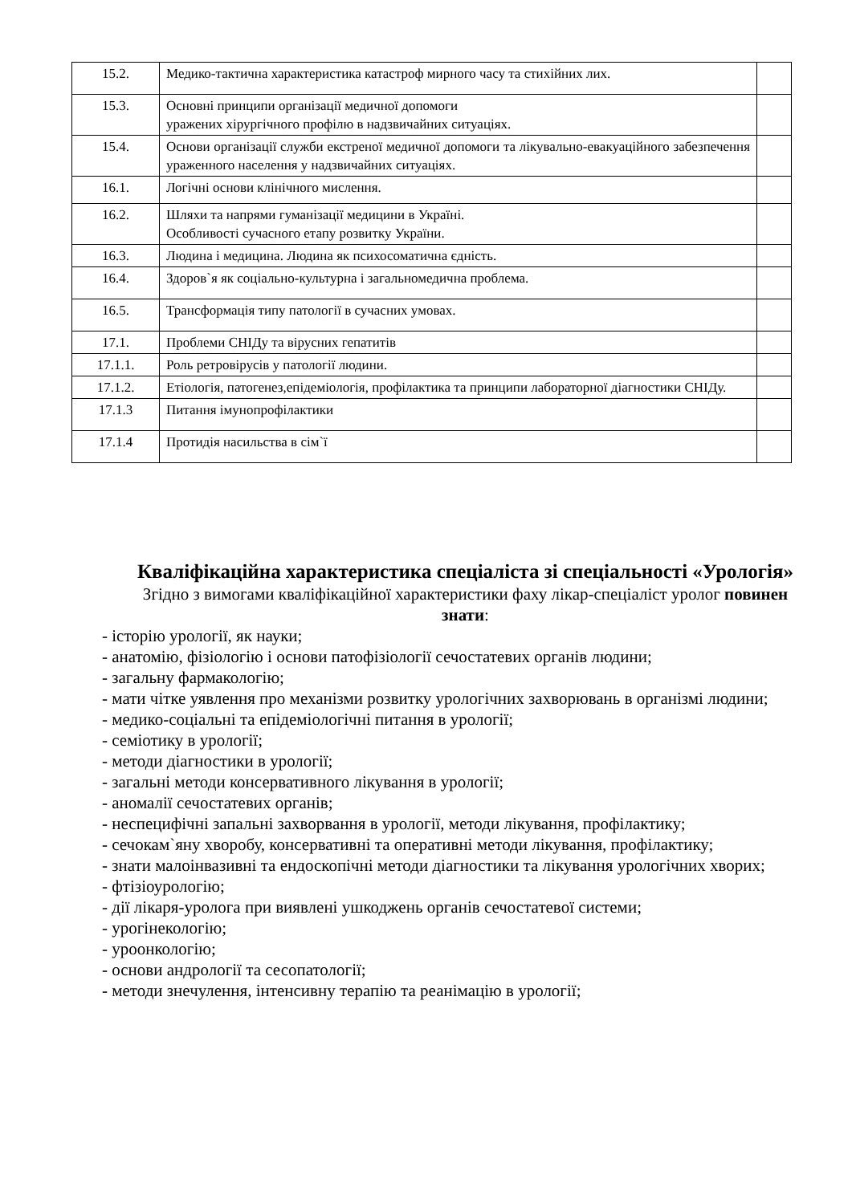| 15.2. | Медико-тактична характеристика катастроф мирного часу та стихійних лих. | |
| 15.3. | Основні принципи організації медичної допомоги уражених хірургічного профілю в надзвичайних ситуаціях. | |
| 15.4. | Основи організації служби екстреної медичної допомоги та лікувально-евакуаційного забезпечення ураженного населення у надзвичайних ситуаціях. | |
| 16.1. | Логічні основи клінічного мислення. | |
| 16.2. | Шляхи та напрями гуманізації медицини в Україні. Особливості сучасного етапу розвитку України. | |
| 16.3. | Людина і медицина. Людина як психосоматична єдність. | |
| 16.4. | Здоров`я як соціально-культурна і загальномедична проблема. | |
| 16.5. | Трансформація типу патології в сучасних умовах. | |
| 17.1. | Проблеми СНІДу та вірусних гепатитів | |
| 17.1.1. | Роль ретровірусів у патології людини. | |
| 17.1.2. | Етіологія, патогенез,епідеміологія, профілактика та принципи лабораторної діагностики СНІДу. | |
| 17.1.3 | Питання імунопрофілактики | |
| 17.1.4 | Протидія насильства в сім`ї | |
Кваліфікаційна характеристика спеціаліста зі спеціальності «Урологія»
Згідно з вимогами кваліфікаційної характеристики фаху лікар-спеціаліст уролог повинен знати:
- історію урології, як науки;
- анатомію, фізіологію і основи патофізіології сечостатевих органів людини;
- загальну фармакологію;
- мати чітке уявлення про механізми розвитку урологічних захворювань в організмі людини;
- медико-соціальні та епідеміологічні питання в урології;
- семіотику в урології;
- методи діагностики в урології;
- загальні методи консервативного лікування в урології;
- аномалії сечостатевих органів;
- неспецифічні запальні захворвання в урології, методи лікування, профілактику;
- сечокам`яну хворобу, консервативні та оперативні методи лікування, профілактику;
- знати малоінвазивні та ендоскопічні методи діагностики та лікування урологічних хворих;
- фтізіоурологію;
- дії лікаря-уролога при виявлені ушкоджень органів сечостатевої системи;
- урогінекологію;
- уроонкологію;
- основи андрології та сесопатології;
- методи знечулення, інтенсивну терапію та реанімацію в урології;